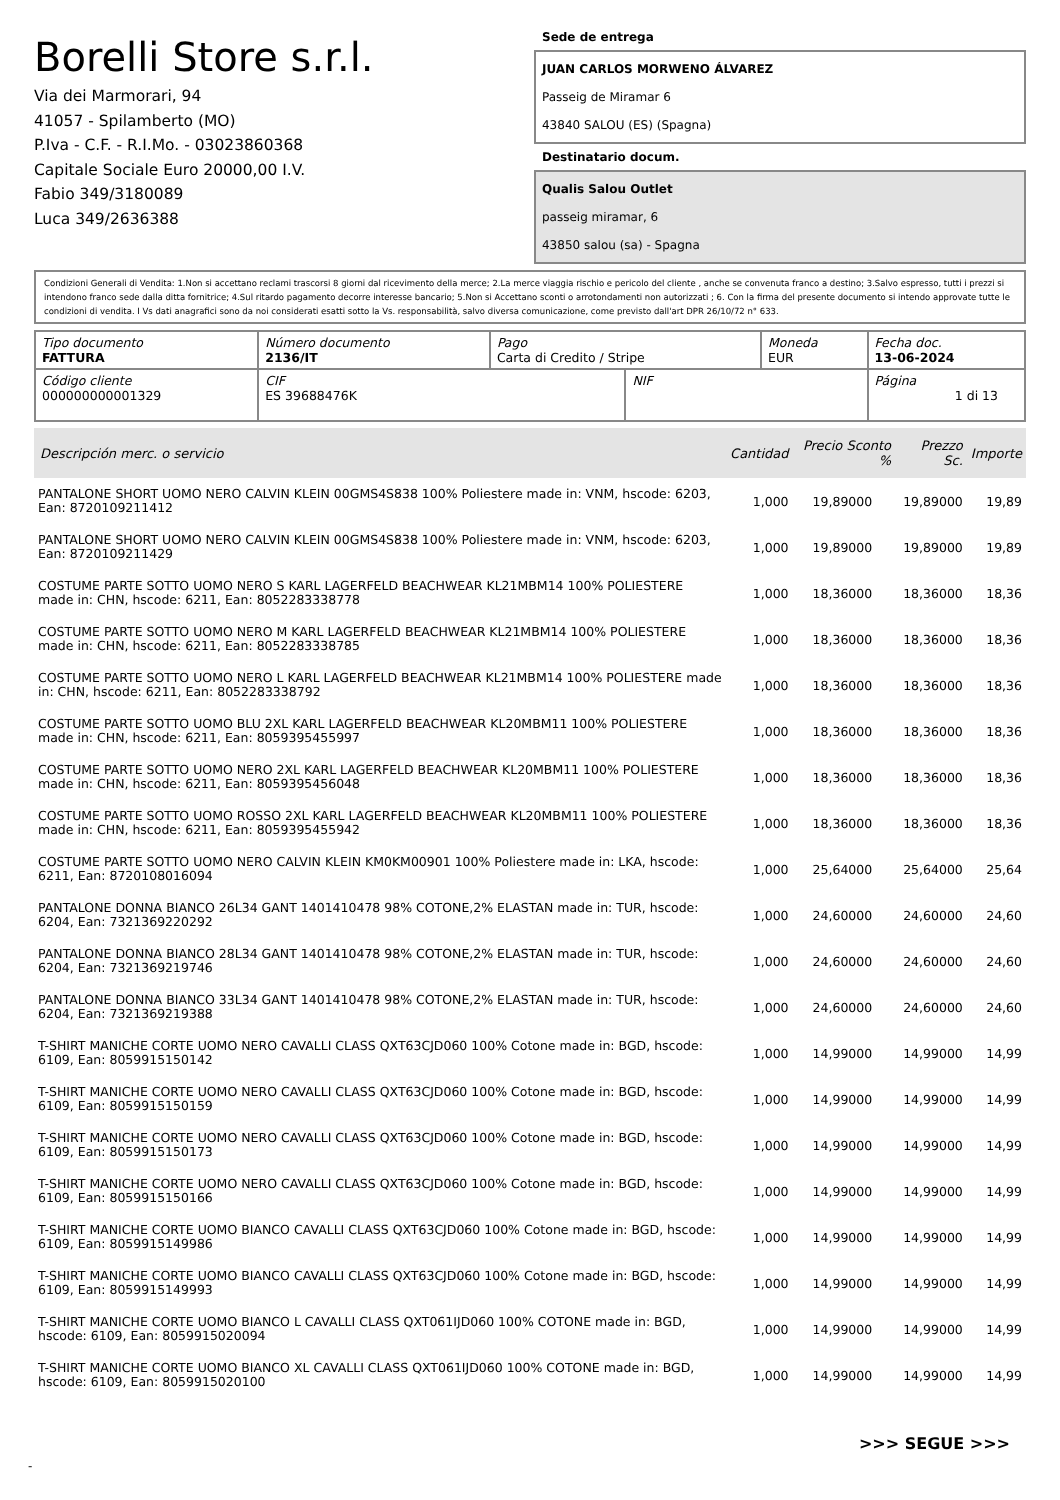Borelli Store s.r.l.
Via dei Marmorari, 94
41057 - Spilamberto (MO)
P.Iva - C.F. - R.I.Mo. - 03023860368
Capitale Sociale Euro 20000,00 I.V.
Fabio 349/3180089
Luca 349/2636388
Sede de entrega
JUAN CARLOS MORWENO ÁLVAREZ
Passeig de Miramar 6
43840 SALOU (ES) (Spagna)
Destinatario docum.
Qualis Salou Outlet
passeig miramar, 6
43850 salou (sa) - Spagna
Condizioni Generali di Vendita: 1.Non si accettano reclami trascorsi 8 giorni dal ricevimento della merce; 2.La merce viaggia rischio e pericolo del cliente , anche se convenuta franco a destino; 3.Salvo espresso, tutti i prezzi si intendono franco sede dalla ditta fornitrice; 4.Sul ritardo pagamento decorre interesse bancario; 5.Non si Accettano sconti o arrotondamenti non autorizzati ; 6. Con la firma del presente documento si intendo approvate tutte le condizioni di vendita. I Vs dati anagrafici sono da noi considerati esatti sotto la Vs. responsabilità, salvo diversa comunicazione, come previsto dall'art DPR 26/10/72 n° 633.
| Tipo documento FATTURA | Número documento 2136/IT | Pago Carta di Credito / Stripe | | Moneda EUR | Fecha doc. 13-06-2024 |
| Código cliente 000000000001329 | CIF ES 39688476K | | NIF | | Página 1 di 13 |
| Descripción merc. o servicio | Cantidad | Precio Sconto % | Prezzo Sc. | Importe |
| --- | --- | --- | --- | --- |
| PANTALONE SHORT UOMO NERO CALVIN KLEIN 00GMS4S838 100% Poliestere made in: VNM, hscode: 6203, Ean: 8720109211412 | 1,000 | 19,89000 | 19,89000 | 19,89 |
| PANTALONE SHORT UOMO NERO CALVIN KLEIN 00GMS4S838 100% Poliestere made in: VNM, hscode: 6203, Ean: 8720109211429 | 1,000 | 19,89000 | 19,89000 | 19,89 |
| COSTUME PARTE SOTTO UOMO NERO S KARL LAGERFELD BEACHWEAR KL21MBM14 100% POLIESTERE made in: CHN, hscode: 6211, Ean: 8052283338778 | 1,000 | 18,36000 | 18,36000 | 18,36 |
| COSTUME PARTE SOTTO UOMO NERO M KARL LAGERFELD BEACHWEAR KL21MBM14 100% POLIESTERE made in: CHN, hscode: 6211, Ean: 8052283338785 | 1,000 | 18,36000 | 18,36000 | 18,36 |
| COSTUME PARTE SOTTO UOMO NERO L KARL LAGERFELD BEACHWEAR KL21MBM14 100% POLIESTERE made in: CHN, hscode: 6211, Ean: 8052283338792 | 1,000 | 18,36000 | 18,36000 | 18,36 |
| COSTUME PARTE SOTTO UOMO BLU 2XL KARL LAGERFELD BEACHWEAR KL20MBM11 100% POLIESTERE made in: CHN, hscode: 6211, Ean: 8059395455997 | 1,000 | 18,36000 | 18,36000 | 18,36 |
| COSTUME PARTE SOTTO UOMO NERO 2XL KARL LAGERFELD BEACHWEAR KL20MBM11 100% POLIESTERE made in: CHN, hscode: 6211, Ean: 8059395456048 | 1,000 | 18,36000 | 18,36000 | 18,36 |
| COSTUME PARTE SOTTO UOMO ROSSO 2XL KARL LAGERFELD BEACHWEAR KL20MBM11 100% POLIESTERE made in: CHN, hscode: 6211, Ean: 8059395455942 | 1,000 | 18,36000 | 18,36000 | 18,36 |
| COSTUME PARTE SOTTO UOMO NERO CALVIN KLEIN KM0KM00901 100% Poliestere made in: LKA, hscode: 6211, Ean: 8720108016094 | 1,000 | 25,64000 | 25,64000 | 25,64 |
| PANTALONE DONNA BIANCO 26L34 GANT 1401410478 98% COTONE,2% ELASTAN made in: TUR, hscode: 6204, Ean: 7321369220292 | 1,000 | 24,60000 | 24,60000 | 24,60 |
| PANTALONE DONNA BIANCO 28L34 GANT 1401410478 98% COTONE,2% ELASTAN made in: TUR, hscode: 6204, Ean: 7321369219746 | 1,000 | 24,60000 | 24,60000 | 24,60 |
| PANTALONE DONNA BIANCO 33L34 GANT 1401410478 98% COTONE,2% ELASTAN made in: TUR, hscode: 6204, Ean: 7321369219388 | 1,000 | 24,60000 | 24,60000 | 24,60 |
| T-SHIRT MANICHE CORTE UOMO NERO CAVALLI CLASS QXT63CJD060 100% Cotone made in: BGD, hscode: 6109, Ean: 8059915150142 | 1,000 | 14,99000 | 14,99000 | 14,99 |
| T-SHIRT MANICHE CORTE UOMO NERO CAVALLI CLASS QXT63CJD060 100% Cotone made in: BGD, hscode: 6109, Ean: 8059915150159 | 1,000 | 14,99000 | 14,99000 | 14,99 |
| T-SHIRT MANICHE CORTE UOMO NERO CAVALLI CLASS QXT63CJD060 100% Cotone made in: BGD, hscode: 6109, Ean: 8059915150173 | 1,000 | 14,99000 | 14,99000 | 14,99 |
| T-SHIRT MANICHE CORTE UOMO NERO CAVALLI CLASS QXT63CJD060 100% Cotone made in: BGD, hscode: 6109, Ean: 8059915150166 | 1,000 | 14,99000 | 14,99000 | 14,99 |
| T-SHIRT MANICHE CORTE UOMO BIANCO CAVALLI CLASS QXT63CJD060 100% Cotone made in: BGD, hscode: 6109, Ean: 8059915149986 | 1,000 | 14,99000 | 14,99000 | 14,99 |
| T-SHIRT MANICHE CORTE UOMO BIANCO CAVALLI CLASS QXT63CJD060 100% Cotone made in: BGD, hscode: 6109, Ean: 8059915149993 | 1,000 | 14,99000 | 14,99000 | 14,99 |
| T-SHIRT MANICHE CORTE UOMO BIANCO L CAVALLI CLASS QXT061IJD060 100% COTONE made in: BGD, hscode: 6109, Ean: 8059915020094 | 1,000 | 14,99000 | 14,99000 | 14,99 |
| T-SHIRT MANICHE CORTE UOMO BIANCO XL CAVALLI CLASS QXT061IJD060 100% COTONE made in: BGD, hscode: 6109, Ean: 8059915020100 | 1,000 | 14,99000 | 14,99000 | 14,99 |
>>> SEGUE >>>
-